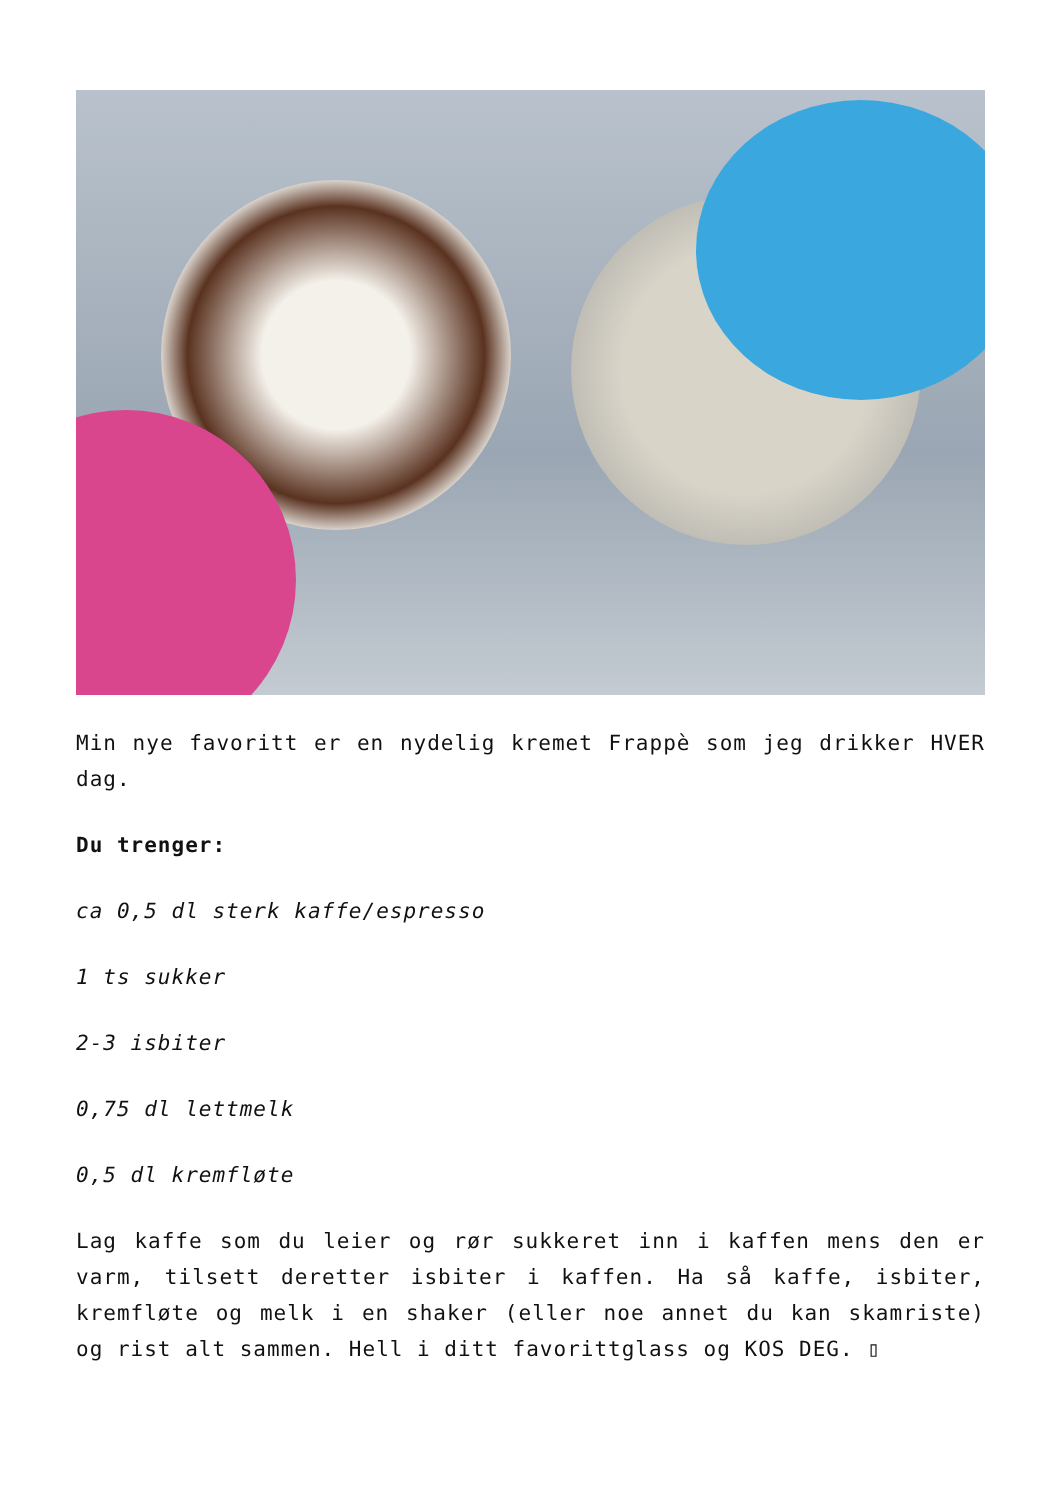Min nye favoritt er en nydelig kremet Frappè som jeg drikker HVER dag.
Du trenger:
ca 0,5 dl sterk kaffe/espresso
1 ts sukker
2-3 isbiter
0,75 dl lettmelk
0,5 dl kremfløte
Lag kaffe som du leier og rør sukkeret inn i kaffen mens den er varm, tilsett deretter isbiter i kaffen. Ha så kaffe, isbiter, kremfløte og melk i en shaker (eller noe annet du kan skamriste) og rist alt sammen. Hell i ditt favorittglass og KOS DEG. ▯